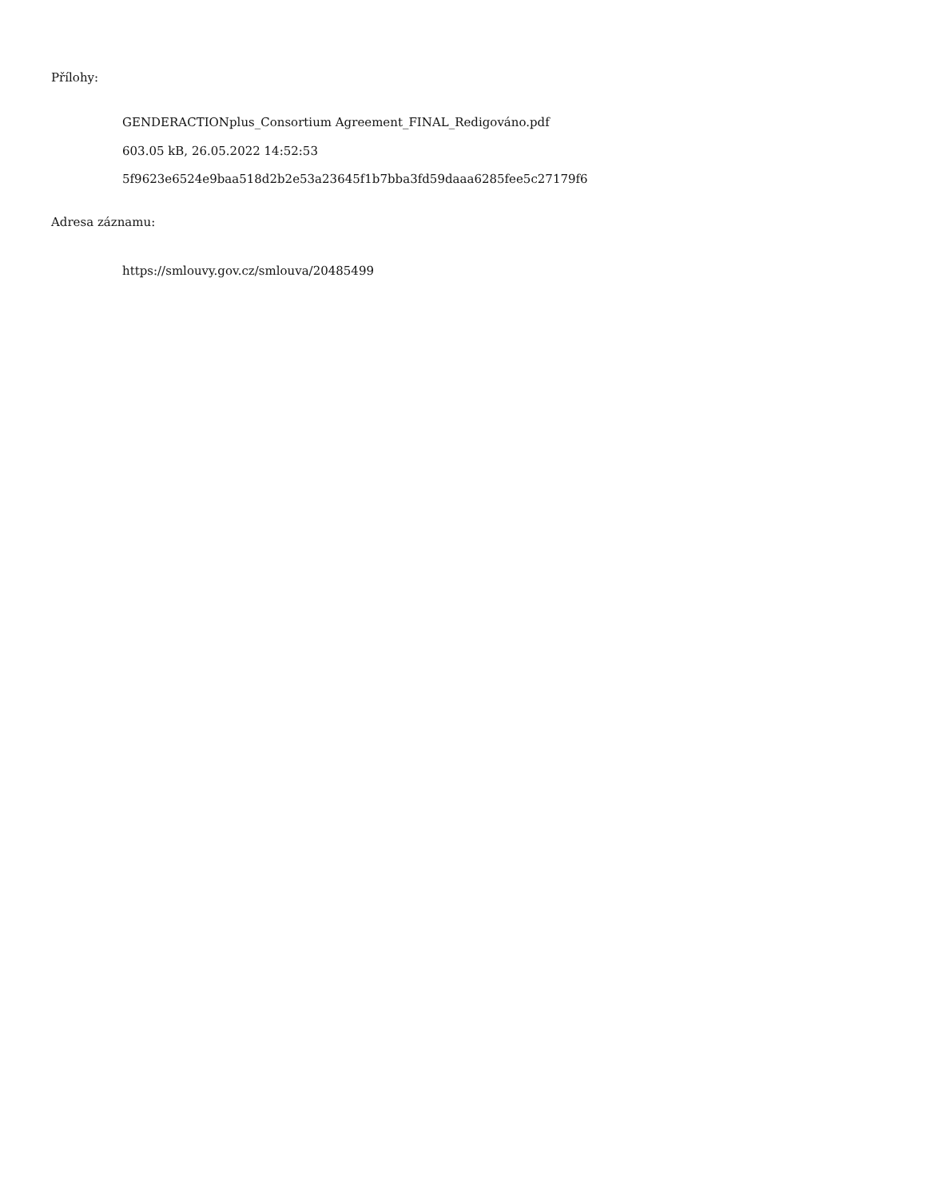Přílohy:
GENDERACTIONplus_Consortium Agreement_FINAL_Redigováno.pdf
603.05 kB, 26.05.2022 14:52:53
5f9623e6524e9baa518d2b2e53a23645f1b7bba3fd59daaa6285fee5c27179f6
Adresa záznamu:
https://smlouvy.gov.cz/smlouva/20485499